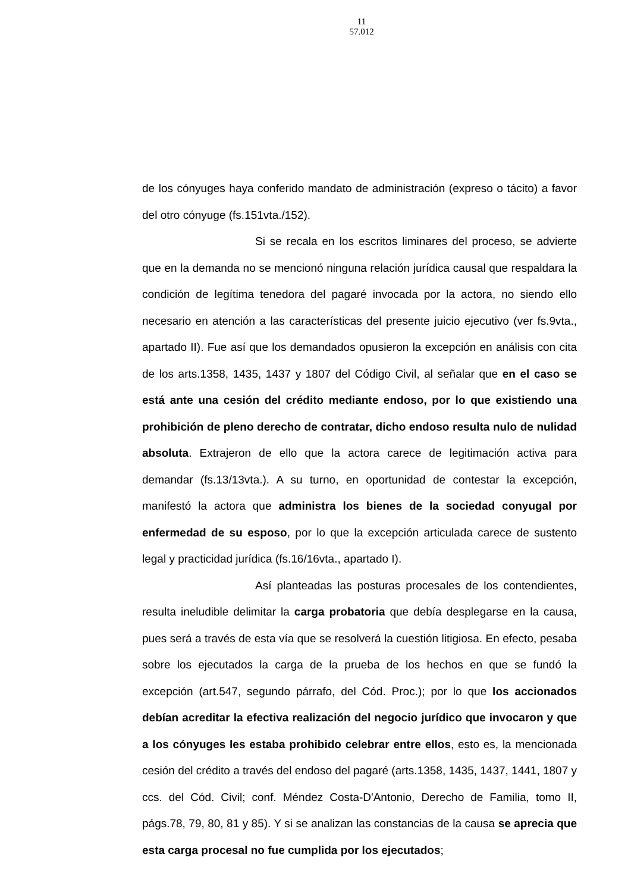11
57.012
de los cónyuges haya conferido mandato de administración (expreso o tácito) a favor del otro cónyuge (fs.151vta./152).
Si se recala en los escritos liminares del proceso, se advierte que en la demanda no se mencionó ninguna relación jurídica causal que respaldara la condición de legítima tenedora del pagaré invocada por la actora, no siendo ello necesario en atención a las características del presente juicio ejecutivo (ver fs.9vta., apartado II). Fue así que los demandados opusieron la excepción en análisis con cita de los arts.1358, 1435, 1437 y 1807 del Código Civil, al señalar que en el caso se está ante una cesión del crédito mediante endoso, por lo que existiendo una prohibición de pleno derecho de contratar, dicho endoso resulta nulo de nulidad absoluta. Extrajeron de ello que la actora carece de legitimación activa para demandar (fs.13/13vta.). A su turno, en oportunidad de contestar la excepción, manifestó la actora que administra los bienes de la sociedad conyugal por enfermedad de su esposo, por lo que la excepción articulada carece de sustento legal y practicidad jurídica (fs.16/16vta., apartado I).
Así planteadas las posturas procesales de los contendientes, resulta ineludible delimitar la carga probatoria que debía desplegarse en la causa, pues será a través de esta vía que se resolverá la cuestión litigiosa. En efecto, pesaba sobre los ejecutados la carga de la prueba de los hechos en que se fundó la excepción (art.547, segundo párrafo, del Cód. Proc.); por lo que los accionados debían acreditar la efectiva realización del negocio jurídico que invocaron y que a los cónyuges les estaba prohibido celebrar entre ellos, esto es, la mencionada cesión del crédito a través del endoso del pagaré (arts.1358, 1435, 1437, 1441, 1807 y ccs. del Cód. Civil; conf. Méndez Costa-D'Antonio, Derecho de Familia, tomo II, págs.78, 79, 80, 81 y 85). Y si se analizan las constancias de la causa se aprecia que esta carga procesal no fue cumplida por los ejecutados;